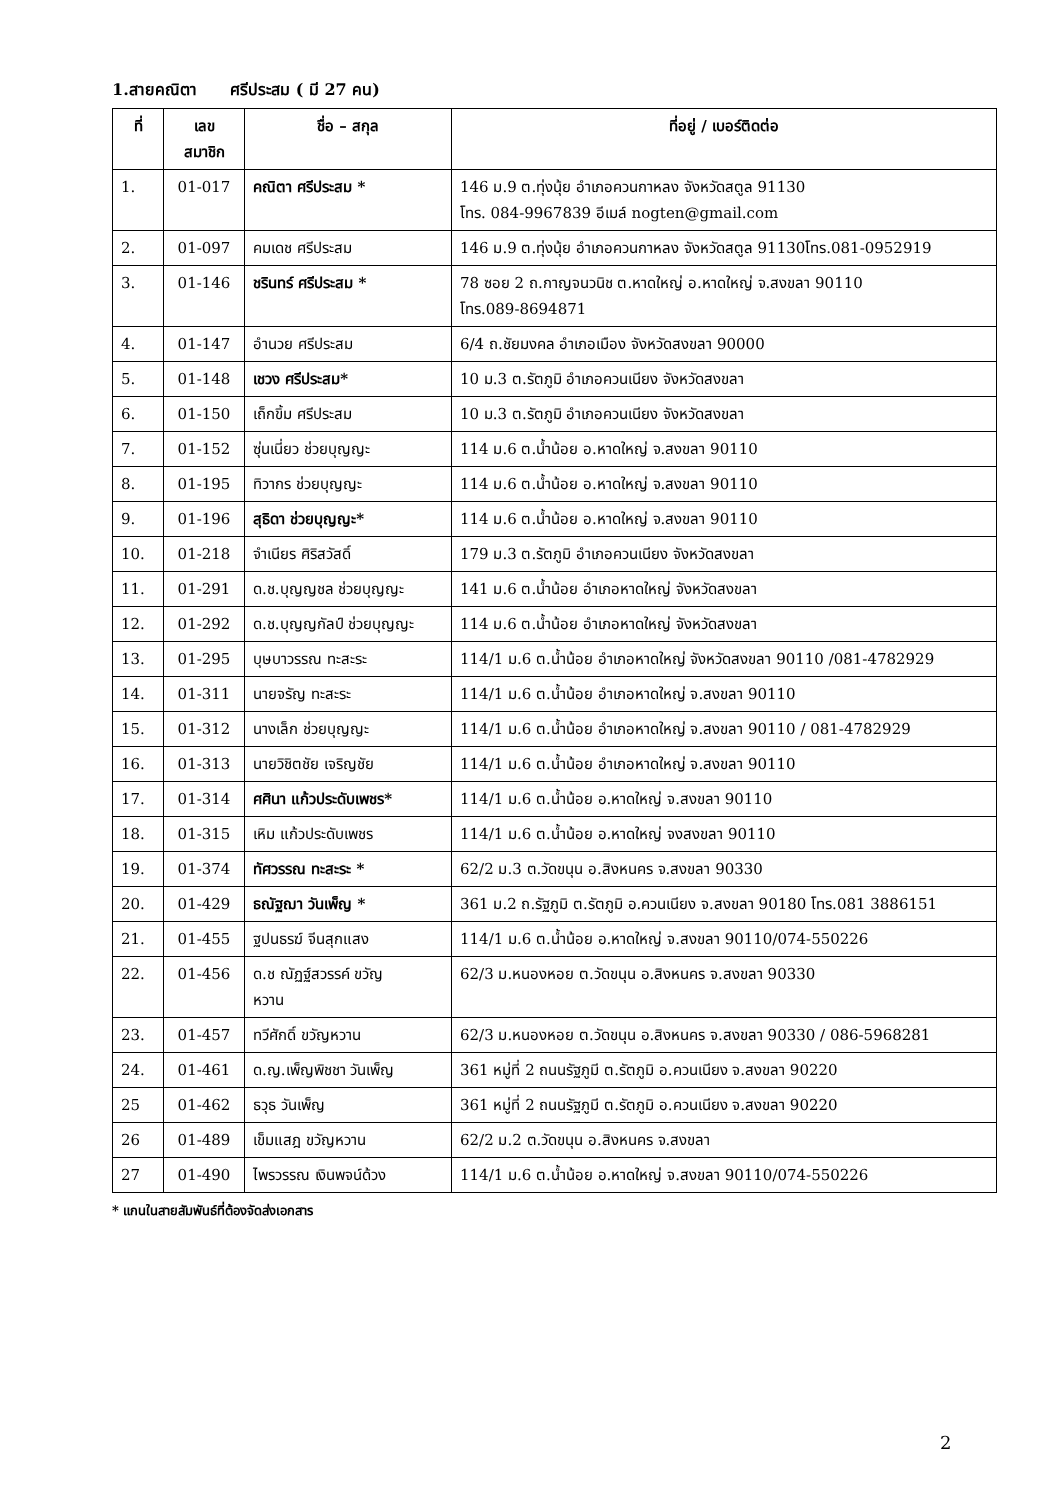1.สายคณิตา ศรีประสม ( มี 27 คน)
| ที่ | เลข สมาชิก | ชื่อ – สกุล | ที่อยู่ / เบอร์ติดต่อ |
| --- | --- | --- | --- |
| 1. | 01-017 | คณิตา ศรีประสม * | 146 ม.9 ต.ทุ่งนุ้ย อำเภอควนกาหลง จังหวัดสตูล 91130 โทร. 084-9967839 อีเมล์ nogten@gmail.com |
| 2. | 01-097 | คมเดช ศรีประสม | 146 ม.9 ต.ทุ่งนุ้ย อำเภอควนกาหลง จังหวัดสตูล 91130โทร.081-0952919 |
| 3. | 01-146 | ชรินทร์ ศรีประสม * | 78 ซอย 2 ถ.กาญจนวนิช ต.หาดใหญ่ อ.หาดใหญ่ จ.สงขลา 90110 โทร.089-8694871 |
| 4. | 01-147 | อำนวย ศรีประสม | 6/4 ถ.ชัยมงคล อำเภอเมือง จังหวัดสงขลา 90000 |
| 5. | 01-148 | เชวง ศรีประสม* | 10 ม.3 ต.รัตภูมิ อำเภอควนเนียง จังหวัดสงขลา |
| 6. | 01-150 | เถ็กขิ้ม ศรีประสม | 10 ม.3 ต.รัตภูมิ อำเภอควนเนียง จังหวัดสงขลา |
| 7. | 01-152 | ซุ่นเนี่ยว ช่วยบุญญะ | 114 ม.6 ต.น้ำน้อย อ.หาดใหญ่ จ.สงขลา 90110 |
| 8. | 01-195 | ทิวากร ช่วยบุญญะ | 114 ม.6 ต.น้ำน้อย อ.หาดใหญ่ จ.สงขลา 90110 |
| 9. | 01-196 | สุธิดา ช่วยบุญญะ* | 114 ม.6 ต.น้ำน้อย อ.หาดใหญ่ จ.สงขลา 90110 |
| 10. | 01-218 | จำเนียร ศิริสวัสดิ์ | 179 ม.3 ต.รัตภูมิ อำเภอควนเนียง จังหวัดสงขลา |
| 11. | 01-291 | ด.ช.บุญญชล ช่วยบุญญะ | 141 ม.6 ต.น้ำน้อย อำเภอหาดใหญ่ จังหวัดสงขลา |
| 12. | 01-292 | ด.ช.บุญญกัลป์ ช่วยบุญญะ | 114 ม.6 ต.น้ำน้อย อำเภอหาดใหญ่ จังหวัดสงขลา |
| 13. | 01-295 | บุษบาวรรณ ทะสะระ | 114/1 ม.6 ต.น้ำน้อย อำเภอหาดใหญ่ จังหวัดสงขลา 90110 /081-4782929 |
| 14. | 01-311 | นายจรัญ ทะสะระ | 114/1 ม.6 ต.น้ำน้อย อำเภอหาดใหญ่ จ.สงขลา 90110 |
| 15. | 01-312 | นางเล็ก ช่วยบุญญะ | 114/1 ม.6 ต.น้ำน้อย อำเภอหาดใหญ่ จ.สงขลา 90110 / 081-4782929 |
| 16. | 01-313 | นายวิชิตชัย เจริญชัย | 114/1 ม.6 ต.น้ำน้อย อำเภอหาดใหญ่ จ.สงขลา 90110 |
| 17. | 01-314 | ศศินา แก้วประดับเพชร* | 114/1 ม.6 ต.น้ำน้อย อ.หาดใหญ่ จ.สงขลา 90110 |
| 18. | 01-315 | เหิม แก้วประดับเพชร | 114/1 ม.6 ต.น้ำน้อย อ.หาดใหญ่ จงสงขลา 90110 |
| 19. | 01-374 | ทัศวรรณ ทะสะระ * | 62/2 ม.3 ต.วัดขนุน อ.สิงหนคร จ.สงขลา 90330 |
| 20. | 01-429 | ธณัฐฌา วันเพ็ญ * | 361 ม.2 ถ.รัฐภูมิ ต.รัตภูมิ อ.ควนเนียง จ.สงขลา 90180 โทร.081 3886151 |
| 21. | 01-455 | ฐปนธรฆ์ จีนสุกแสง | 114/1 ม.6 ต.น้ำน้อย อ.หาดใหญ่ จ.สงขลา 90110/074-550226 |
| 22. | 01-456 | ด.ช ณัฏฐ์สวรรค์ ขวัญ หวาน | 62/3 ม.หนองหอย ต.วัดขนุน อ.สิงหนคร จ.สงขลา 90330 |
| 23. | 01-457 | ทวีศักดิ์ ขวัญหวาน | 62/3 ม.หนองหอย ต.วัดขนุน อ.สิงหนคร จ.สงขลา 90330 / 086-5968281 |
| 24. | 01-461 | ด.ญ.เพ็ญพิชชา วันเพ็ญ | 361 หมู่ที่ 2 ถนนรัฐภูมี ต.รัตภูมิ อ.ควนเนียง จ.สงขลา 90220 |
| 25 | 01-462 | ธวุธ วันเพ็ญ | 361 หมู่ที่ 2 ถนนรัฐภูมี ต.รัตภูมิ อ.ควนเนียง จ.สงขลา 90220 |
| 26 | 01-489 | เข็มแสฎ ขวัญหวาน | 62/2 ม.2 ต.วัดขนุน อ.สิงหนคร จ.สงขลา |
| 27 | 01-490 | ไพรวรรณ เงินพจน์ด้วง | 114/1 ม.6 ต.น้ำน้อย อ.หาดใหญ่ จ.สงขลา 90110/074-550226 |
* แกนในสายสัมพันธ์ที่ต้องจัดส่งเอกสาร
2